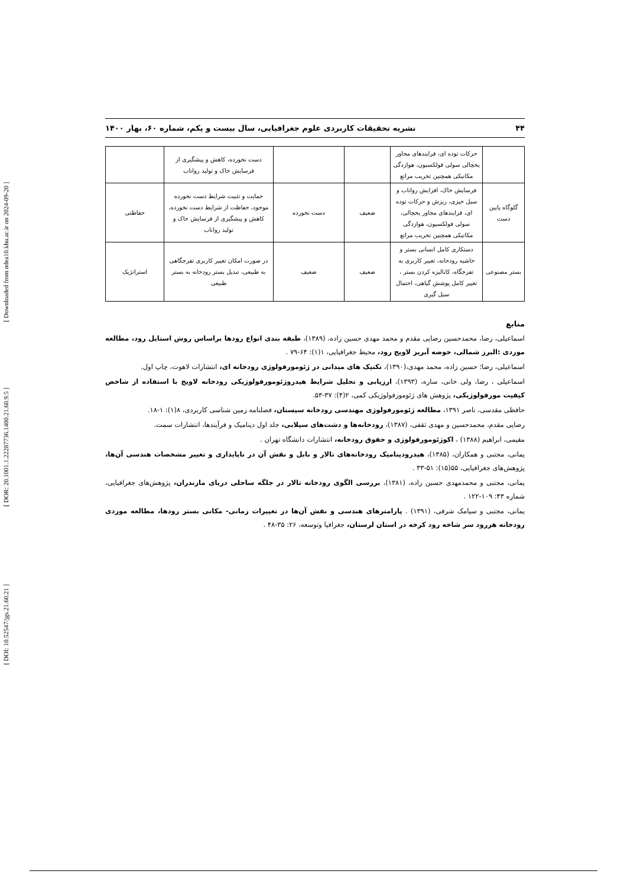[ DOI: 10.52547/jgs.21.60.21 ]
[ DOR: 20.1001.1.22287736.1400.21.60.9.5 ]
[ Downloaded from ndea10.khu.ac.ir on 2024-09-20 ]
۴۴ نشریه تحقیقات کاربردی علوم جغرافیایی، سال بیست و یکم، شماره ۶۰، بهار ۱۴۰۰
| | حرکات توده ای، فرایندهای مجاور یخچالی سولی فولکسیون، هوازدگی مکانیکی همچنین تخریب مراتع | | | دست نخورده، کاهش و پیشگیری از فرسایش خاک و تولید رواناب | |
| گلوگاه پایین دست | فرسایش خاک، افزایش رواناب و سیل خیزی، ریزش و حرکات توده ای، فرایندهای مجاور یخچالی، سولی فولکسیون، هوازدگی مکانیکی همچنین تخریب مراتع | ضعیف | دست نخورده | حمایت و تثبیت شرایط دست نخورده موجود، حفاظت از شرایط دست نخورده، کاهش و پیشگیری از فرسایش خاک و تولید رواناب | حفاظتی |
| بستر مصنوعی | دستکاری کامل انسانی بستر و حاشیه رودخانه، تغییر کاربری به تفرجگاه، کانالیزه کردن بستر ، تغییر کامل پوشش گیاهی، احتمال سیل گیری | ضعیف | ضعیف | در صورت امکان تغییر کاربری تفرجگاهی به طبیعی، تبدیل بستر رودخانه به بستر طبیعی | استراتژیک |
منابع
اسماعیلی، رضا، محمدحسین رضایی مقدم و محمد مهدی حسین زاده، (۱۳۸۹)، طبقه بندی انواع رودها براساس روش استایل رود، مطالعه موردی :البرز شمالی، حوضه آبریز لاویج رود، محیط جغرافیایی، ۱(۱): ۶۴-۷۹ .
اسماعیلی، رضا؛ حسین زاده، محمد مهدی،(۱۳۹۰)، تکنیک های میدانی در ژئومورفولوژی رودخانه ای، انتشارات لاهوت، چاپ اول.
اسماعیلی ، رضا، ولی خانی، ساره، (۱۳۹۳)، ارزیابی و تحلیل شرایط هیدروژئومورفولوژیکی رودخانه لاویج با استفاده از شاخص کیفیت مورفولوژیکی، پژوهش های ژئومورفولوژیکی کمی، ۲(۴): ۳۷-۵۳.
حافظی مقدسی، ناصر ۱۳۹۱، مطالعه ژئومورفولوژی مهندسی رودخانه سیستان، فصلنامه زمین شناسی کاربردی، ۸(۱): ۱-۱۸.
رضایی مقدم، محمدحسین و مهدی ثقفی، (۱۳۸۷)، رودخانه‌ها و دشت‌های سیلابی، جلد اول دینامیک و فرآیندها، انتشارات سمت.
مقیمی، ابراهیم (۱۳۸۸) ، اکوژئومورفولوژی و حقوق رودخانه، انتشارات دانشگاه تهران .
یمانی، مجتبی و همکاران، (۱۳۸۵)، هیدرودینامیک رودخانه‌های تالار و بابل و نقش آن در ناپایداری و تغییر مشخصات هندسی آن‌ها، پژوهش‌های جغرافیایی، ۵۵(۱۵): ۵۱-۳۳ .
یمانی، مجتبی و محمدمهدی حسین زاده، (۱۳۸۱)، بررسی الگوی رودخانه تالار در جلگه ساحلی دریای مازندران، پژوهش‌های جغرافیایی، شماره ۴۳: ۱۰۹-۱۲۲ .
یمانی، مجتبی و سیامک شرفی، (۱۳۹۱) . پارامترهای هندسی و نقش آن‌ها در تغییرات زمانی- مکانی بستر رودها، مطالعه موردی رودخانه هررود سر شاخه رود کرخه در استان لرستان، جغرافیا وتوسعه، ۲۶: ۳۵-۴۸ .